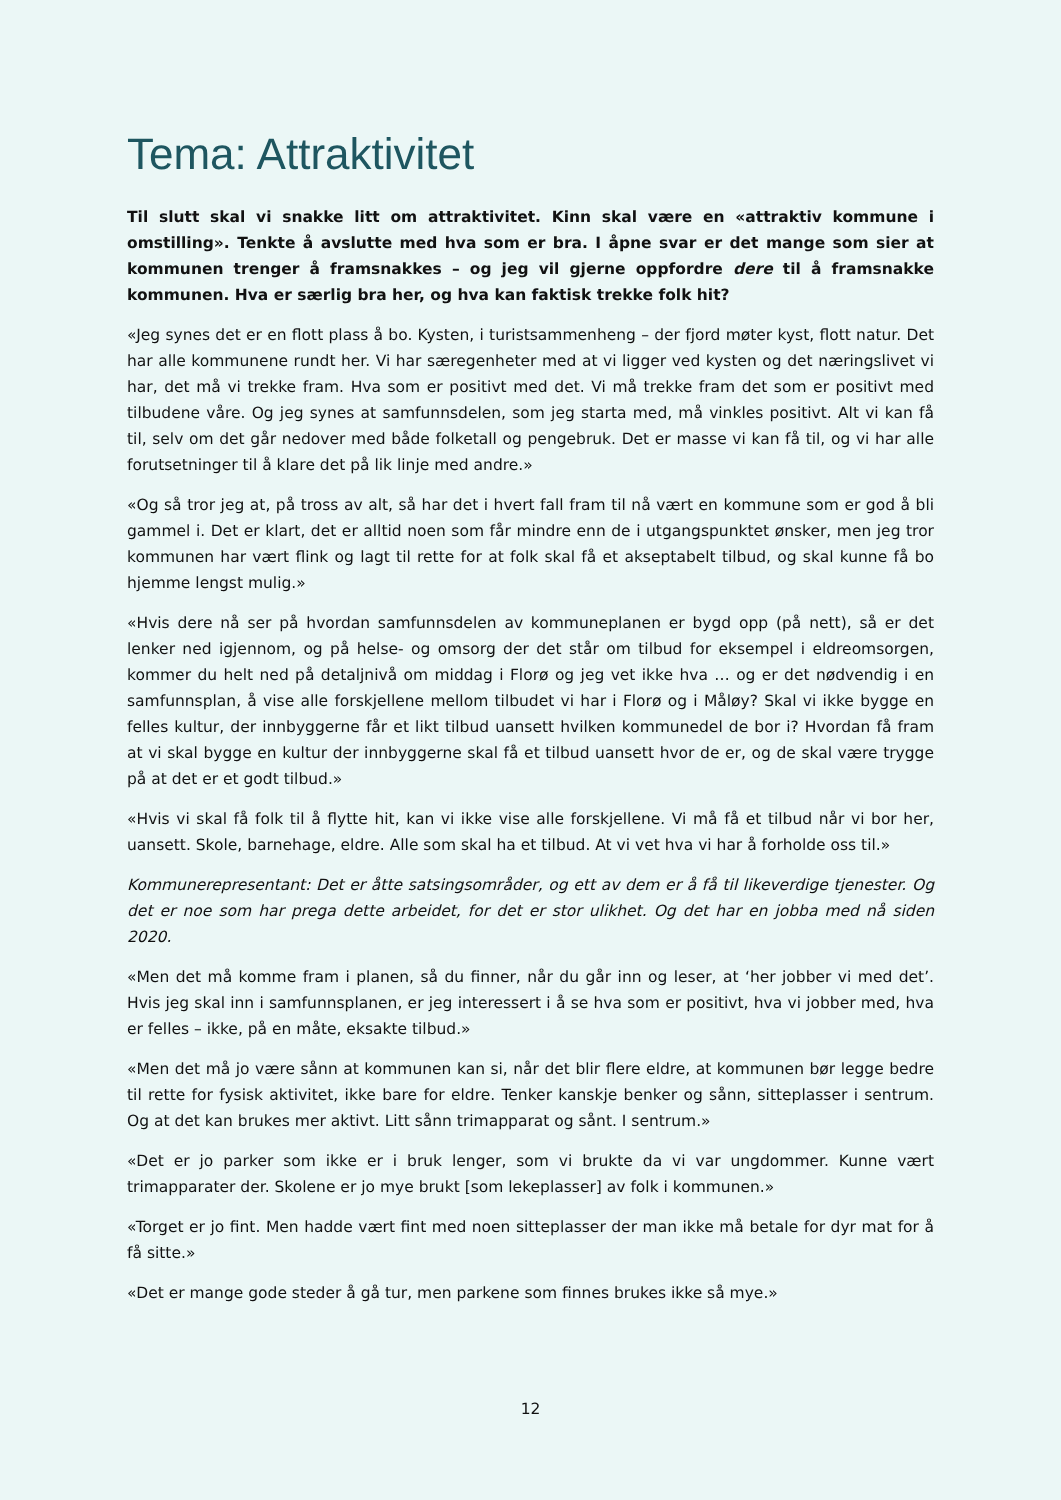Tema: Attraktivitet
Til slutt skal vi snakke litt om attraktivitet. Kinn skal være en «attraktiv kommune i omstilling». Tenkte å avslutte med hva som er bra. I åpne svar er det mange som sier at kommunen trenger å framsnakkes – og jeg vil gjerne oppfordre dere til å framsnakke kommunen. Hva er særlig bra her, og hva kan faktisk trekke folk hit?
«Jeg synes det er en flott plass å bo. Kysten, i turistsammenheng – der fjord møter kyst, flott natur. Det har alle kommunene rundt her. Vi har særegenheter med at vi ligger ved kysten og det næringslivet vi har, det må vi trekke fram. Hva som er positivt med det. Vi må trekke fram det som er positivt med tilbudene våre. Og jeg synes at samfunnsdelen, som jeg starta med, må vinkles positivt. Alt vi kan få til, selv om det går nedover med både folketall og pengebruk. Det er masse vi kan få til, og vi har alle forutsetninger til å klare det på lik linje med andre.»
«Og så tror jeg at, på tross av alt, så har det i hvert fall fram til nå vært en kommune som er god å bli gammel i. Det er klart, det er alltid noen som får mindre enn de i utgangspunktet ønsker, men jeg tror kommunen har vært flink og lagt til rette for at folk skal få et akseptabelt tilbud, og skal kunne få bo hjemme lengst mulig.»
«Hvis dere nå ser på hvordan samfunnsdelen av kommuneplanen er bygd opp (på nett), så er det lenker ned igjennom, og på helse- og omsorg der det står om tilbud for eksempel i eldreomsorgen, kommer du helt ned på detaljnivå om middag i Florø og jeg vet ikke hva … og er det nødvendig i en samfunnsplan, å vise alle forskjellene mellom tilbudet vi har i Florø og i Måløy? Skal vi ikke bygge en felles kultur, der innbyggerne får et likt tilbud uansett hvilken kommunedel de bor i? Hvordan få fram at vi skal bygge en kultur der innbyggerne skal få et tilbud uansett hvor de er, og de skal være trygge på at det er et godt tilbud.»
«Hvis vi skal få folk til å flytte hit, kan vi ikke vise alle forskjellene. Vi må få et tilbud når vi bor her, uansett. Skole, barnehage, eldre. Alle som skal ha et tilbud. At vi vet hva vi har å forholde oss til.»
Kommunerepresentant: Det er åtte satsingsområder, og ett av dem er å få til likeverdige tjenester. Og det er noe som har prega dette arbeidet, for det er stor ulikhet. Og det har en jobba med nå siden 2020.
«Men det må komme fram i planen, så du finner, når du går inn og leser, at ‘her jobber vi med det’. Hvis jeg skal inn i samfunnsplanen, er jeg interessert i å se hva som er positivt, hva vi jobber med, hva er felles – ikke, på en måte, eksakte tilbud.»
«Men det må jo være sånn at kommunen kan si, når det blir flere eldre, at kommunen bør legge bedre til rette for fysisk aktivitet, ikke bare for eldre. Tenker kanskje benker og sånn, sitteplasser i sentrum. Og at det kan brukes mer aktivt. Litt sånn trimapparat og sånt. I sentrum.»
«Det er jo parker som ikke er i bruk lenger, som vi brukte da vi var ungdommer. Kunne vært trimapparater der. Skolene er jo mye brukt [som lekeplasser] av folk i kommunen.»
«Torget er jo fint. Men hadde vært fint med noen sitteplasser der man ikke må betale for dyr mat for å få sitte.»
«Det er mange gode steder å gå tur, men parkene som finnes brukes ikke så mye.»
12